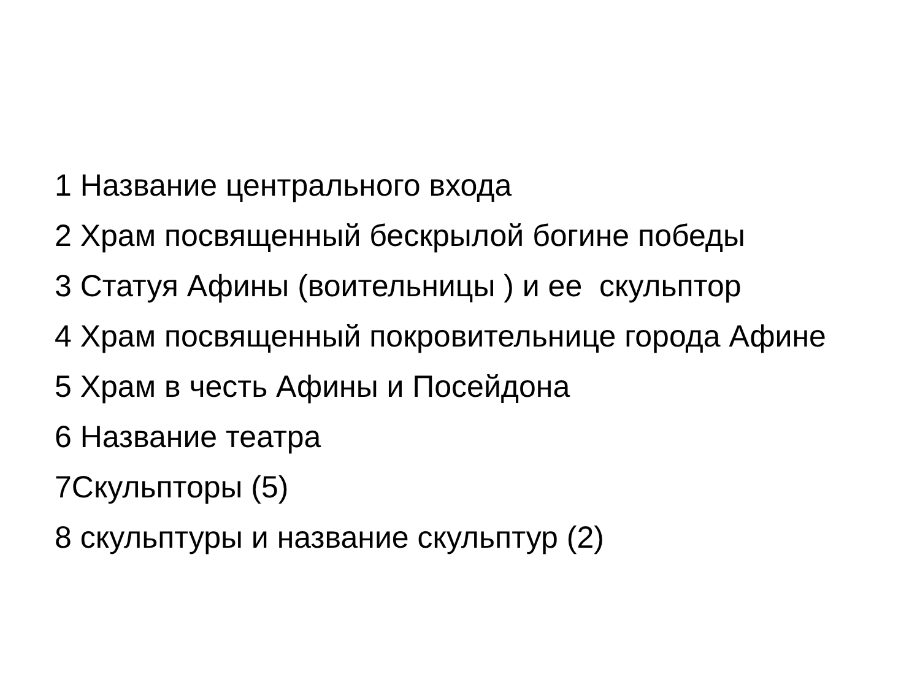1 Название центрального входа
2 Храм посвященный бескрылой богине победы
3 Статуя Афины (воительницы ) и ее скульптор
4 Храм посвященный покровительнице города Афине
5 Храм в честь Афины и Посейдона
6 Название театра
7Скульпторы (5)
8 скульптуры и название скульптур (2)